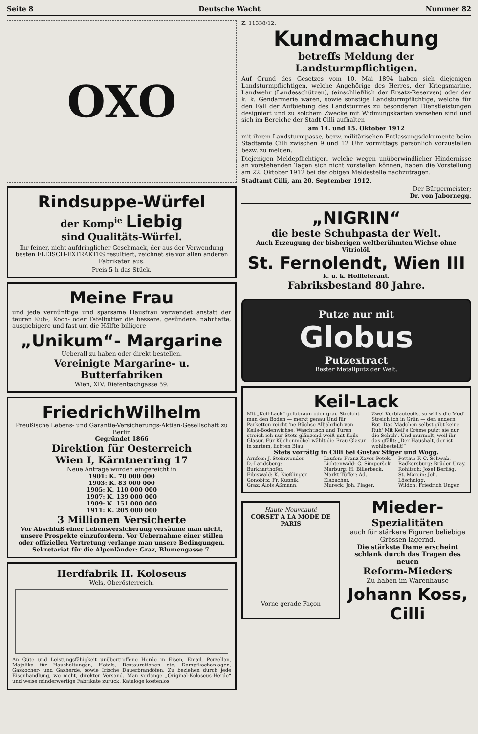Seite 8 Deutsche Wacht Nummer 82
OXO
Rindsuppe-Würfel
der Komp<sup>ie</sup> Liebig
sind Qualitäts-Würfel.
Ihr feiner, nicht aufdringlicher Geschmack, der aus der Verwendung besten FLEISCH-EXTRAKTES resultiert, zeichnet sie vor allen anderen Fabrikaten aus.
Preis 5 h das Stück.
Meine Frau
und jede vernünftige und sparsame Hausfrau verwendet anstatt der teuren Kuh-, Koch- oder Tafelbutter die bessere, gesündere, nahrhafte, ausgiebigere und fast um die Hälfte billigere
„Unikum“- Margarine
Ueberall zu haben oder direkt bestellen.
Vereinigte Margarine- u. Butterfabriken
Wien, XIV. Diefenbachgasse 59.
FriedrichWilhelm
Preußische Lebens- und Garantie-Versicherungs-Aktien-Gesellschaft zu Berlin
Gegründet 1866
Direktion für Oesterreich
Wien I, Kärntnerring 17
Neue Anträge wurden eingereicht in
1901: K. 78 000 000
1903: K. 83 000 000
1905: K. 110 000 000
1907: K. 139 000 000
1909: K. 151 000 000
1911: K. 205 000 000
3 Millionen Versicherte
Vor Abschluß einer Lebensversicherung versäume man nicht, unsere Prospekte einzufordern. Vor Uebernahme einer stillen oder offiziellen Vertretung verlange man unsere Bedingungen.
Sekretariat für die Alpenländer: Graz, Blumengasse 7.
Herdfabrik H. Koloseus
Wels, Oberösterreich.
An Güte und Leistungsfähigkeit unübertroffene Herde in Eisen, Email, Porzellan, Majolika für Haushaltungen, Hotels, Restaurationen etc. Dampfkochanlagen, Gaskocher- und Gasherde, sowie Irische Dauerbrandöfen. Zu beziehen durch jede Eisenhandlung, wo nicht, direkter Versand. Man verlange „Original-Koloseus-Herde“ und weise minderwertige Fabrikate zurück. Kataloge kostenlos
Z. 11338/12.
Kundmachung
betreffs Meldung der Landsturmpflichtigen.
Auf Grund des Gesetzes vom 10. Mai 1894 haben sich diejenigen Landsturmpflichtigen, welche Angehörige des Herres, der Kriegsmarine, Landwehr (Landesschützen), (einschließlich der Ersatz-Reserven) oder der k. k. Gendarmerie waren, sowie sonstige Landsturmpflichtige, welche für den Fall der Aufbietung des Landsturmes zu besonderen Dienstleistungen designiert und zu solchem Zwecke mit Widmungskarten versehen sind und sich im Bereiche der Stadt Cilli aufhalten
am 14. und 15. Oktober 1912
mit ihrem Landsturmpasse, bezw. militärischen Entlassungsdokumente beim Stadtamte Cilli zwischen 9 und 12 Uhr vormittags persönlich vorzustellen bezw. zu melden.
Diejenigen Meldepflichtigen, welche wegen unüberwindlicher Hindernisse an vorstehenden Tagen sich nicht vorstellen können, haben die Vorstellung am 22. Oktober 1912 bei der obigen Meldestelle nachzutragen.
Stadtamt Cilli, am 20. September 1912.
Der Bürgermeister;
Dr. von Jabornegg.
„NIGRIN“
die beste Schuhpasta der Welt.
Auch Erzeugung der bisherigen weltberühmten Wichse ohne Vitriolöl.
St. Fernolendt, Wien III
k. u. k. Hoflieferant.
Fabriksbestand 80 Jahre.
Putze nur mit
Globus
Putzextract
Bester Metallputz der Welt.
Keil-Lack
Mit „Keil-Lack“ gelbbraun oder grau Streicht man den Boden — merkt genau Und für Parketten reicht 'ne Büchse Alljährlich von Keils-Bodenwichse. Waschtisch und Türen streich ich nur Stets glänzend weiß mit Keils Glasur. Für Küchenmöbel wählt die Frau Glasur in zartem, lichten Blau.
Zwei Korbfauteuils, so will's die Mod' Streich ich in Grün — den andern Rot. Das Mädchen selbst gibt keine Ruh' Mit Keil's Crème putzt sie nur die Schuh', Und murmelt, weil ihr das gfällt: „Der Haushalt, der ist wohlbestellt!“
Stets vorrätig in Cilli bei Gustav Stiger und Wogg.
Arnfels: J. Steinwender.
D.-Landsberg: Burkharthofer.
Eibiswald: K. Kießlinger.
Gonobitz: Fr. Kupnik.
Graz: Alois Aßmann.
Laufen: Franz Xaver Petek.
Lichtenwald: C. Simperšek.
Marburg: H. Billerbeck.
Markt Tüffer: Ad. Elsbacher.
Mureck: Joh. Plager.
Pettau: F. C. Schwab.
Radkersburg: Brüder Uray.
Rohitsch: Josef Berlišg.
St. Marein: Joh. Löschnigg.
Wildon: Friedrich Unger.
Haute Nouveauté
CORSET A LA MODE DE PARIS
Vorne gerade Façon
Mieder-
Spezialitäten
auch für stärkere Figuren beliebige Grössen lagernd.
Die stärkste Dame erscheint schlank durch das Tragen des neuen
Reform-Mieders
Zu haben im Warenhause
Johann Koss, Cilli